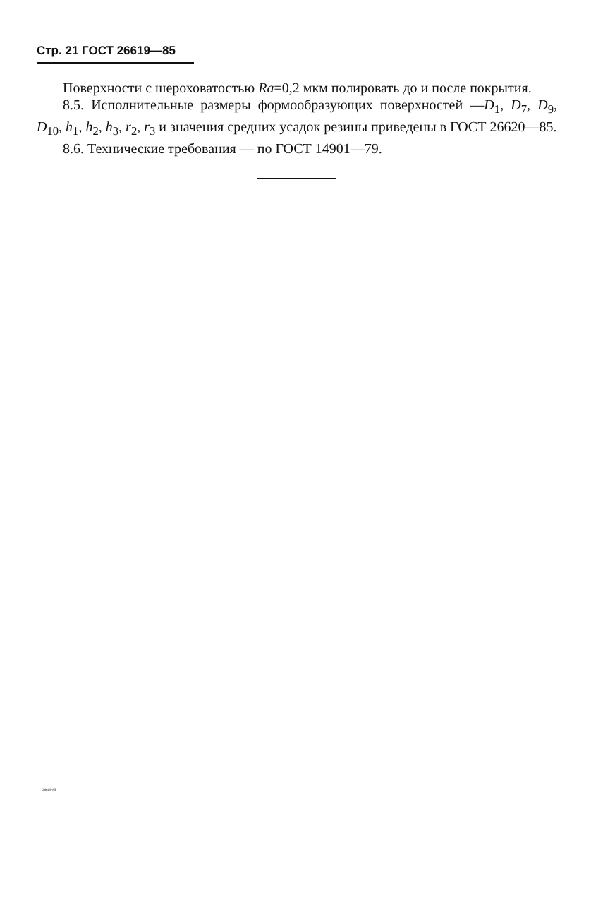Стр. 21 ГОСТ 26619—85
Поверхности с шероховатостью Ra=0,2 мкм полировать до и после покрытия.
8.5. Исполнительные размеры формообразующих поверхностей —D<sub>1</sub>, D<sub>7</sub>, D<sub>9</sub>, D<sub>10</sub>, h<sub>1</sub>, h<sub>2</sub>, h<sub>3</sub>, r<sub>2</sub>, r<sub>3</sub> и значения средних усадок резины приведены в ГОСТ 26620—85.
8.6. Технические требования — по ГОСТ 14901—79.
26619-85